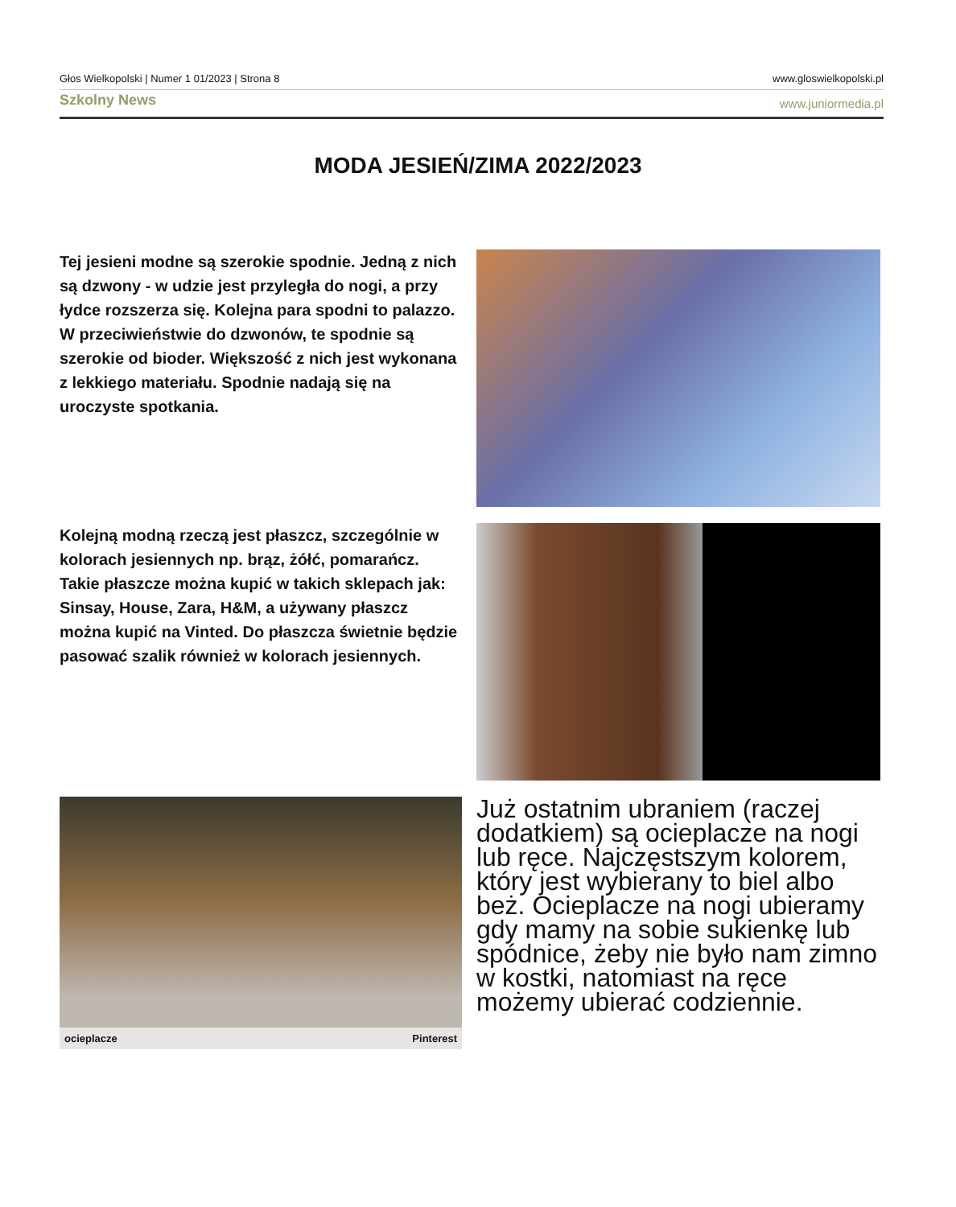Głos Wielkopolski | Numer 1 01/2023 | Strona 8 www.gloswielkopolski.pl
Szkolny News www.juniormedia.pl
MODA JESIEŃ/ZIMA 2022/2023
Tej jesieni modne są szerokie spodnie. Jedną z nich są dzwony - w udzie jest przyległa do nogi, a przy łydce rozszerza się. Kolejna para spodni to palazzo. W przeciwieństwie do dzwonów, te spodnie są szerokie od bioder. Większość z nich jest wykonana z lekkiego materiału. Spodnie nadają się na uroczyste spotkania.
Kolejną modną rzeczą jest płaszcz, szczególnie w kolorach jesiennych np. brąz, żółć, pomarańcz. Takie płaszcze można kupić w takich sklepach jak: Sinsay, House, Zara, H&M, a używany płaszcz można kupić na Vinted. Do płaszcza świetnie będzie pasować szalik również w kolorach jesiennych.
ocieplacze Pinterest
Już ostatnim ubraniem (raczej dodatkiem) są ocieplacze na nogi lub ręce. Najczęstszym kolorem, który jest wybierany to biel albo beż. Ocieplacze na nogi ubieramy gdy mamy na sobie sukienkę lub spódnice, żeby nie było nam zimno w kostki, natomiast na ręce możemy ubierać codziennie.